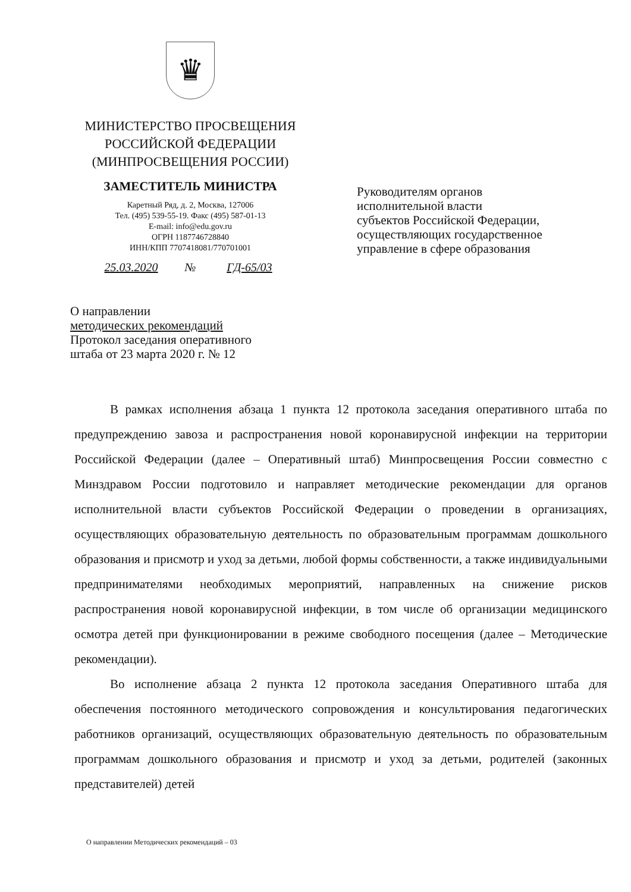♛
МИНИСТЕРСТВО ПРОСВЕЩЕНИЯ
РОССИЙСКОЙ ФЕДЕРАЦИИ
(МИНПРОСВЕЩЕНИЯ РОССИИ)
ЗАМЕСТИТЕЛЬ МИНИСТРА
Каретный Ряд, д. 2, Москва, 127006
Тел. (495) 539-55-19. Факс (495) 587-01-13
E-mail: info@edu.gov.ru
ОГРН 1187746728840
ИНН/КПП 7707418081/770701001
25.03.2020 № ГД-65/03
Руководителям органов
исполнительной власти
субъектов Российской Федерации,
осуществляющих государственное
управление в сфере образования
О направлении
методических рекомендаций
Протокол заседания оперативного
штаба от 23 марта 2020 г. № 12
В рамках исполнения абзаца 1 пункта 12 протокола заседания оперативного штаба по предупреждению завоза и распространения новой коронавирусной инфекции на территории Российской Федерации (далее – Оперативный штаб) Минпросвещения России совместно с Минздравом России подготовило и направляет методические рекомендации для органов исполнительной власти субъектов Российской Федерации о проведении в организациях, осуществляющих образовательную деятельность по образовательным программам дошкольного образования и присмотр и уход за детьми, любой формы собственности, а также индивидуальными предпринимателями необходимых мероприятий, направленных на снижение рисков распространения новой коронавирусной инфекции, в том числе об организации медицинского осмотра детей при функционировании в режиме свободного посещения (далее – Методические рекомендации).
Во исполнение абзаца 2 пункта 12 протокола заседания Оперативного штаба для обеспечения постоянного методического сопровождения и консультирования педагогических работников организаций, осуществляющих образовательную деятельность по образовательным программам дошкольного образования и присмотр и уход за детьми, родителей (законных представителей) детей
О направлении Методических рекомендаций – 03